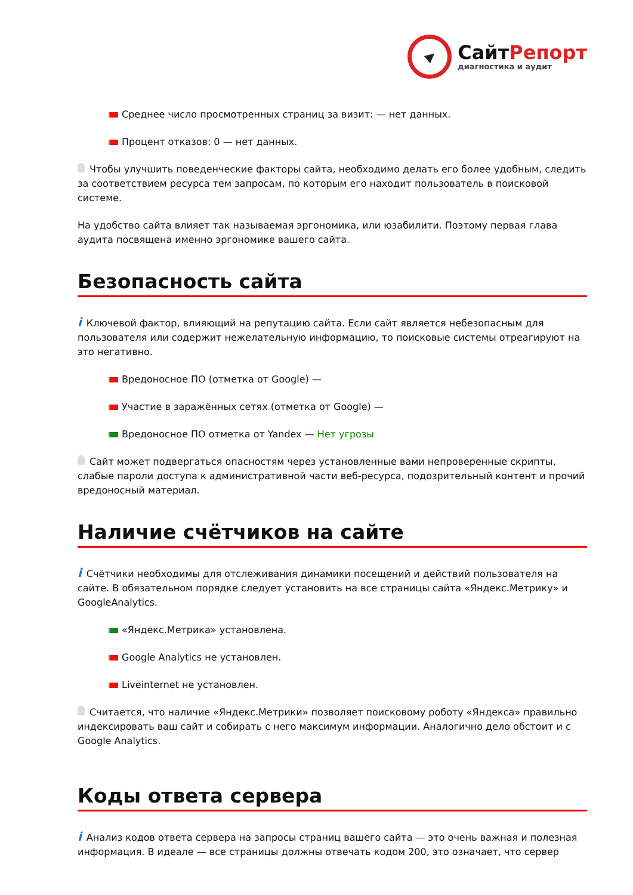СайтРепорт
диагностика и аудит
Среднее число просмотренных страниц за визит: — нет данных.
Процент отказов: 0 — нет данных.
Чтобы улучшить поведенческие факторы сайта, необходимо делать его более удобным, следить за соответствием ресурса тем запросам, по которым его находит пользователь в поисковой системе.
На удобство сайта влияет так называемая эргономика, или юзабилити. Поэтому первая глава аудита посвящена именно эргономике вашего сайта.
Безопасность сайта
i Ключевой фактор, влияющий на репутацию сайта. Если сайт является небезопасным для пользователя или содержит нежелательную информацию, то поисковые системы отреагируют на это негативно.
Вредоносное ПО (отметка от Google) —
Участие в заражённых сетях (отметка от Google) —
Вредоносное ПО отметка от Yandex — Нет угрозы
Сайт может подвергаться опасностям через установленные вами непроверенные скрипты, слабые пароли доступа к административной части веб-ресурса, подозрительный контент и прочий вредоносный материал.
Наличие счётчиков на сайте
i Счётчики необходимы для отслеживания динамики посещений и действий пользователя на сайте. В обязательном порядке следует установить на все страницы сайта «Яндекс.Метрику» и GoogleAnalytics.
«Яндекс.Метрика» установлена.
Google Analytics не установлен.
Liveinternet не установлен.
Считается, что наличие «Яндекс.Метрики» позволяет поисковому роботу «Яндекса» правильно индексировать ваш сайт и собирать с него максимум информации. Аналогично дело обстоит и с Google Analytics.
Коды ответа сервера
i Анализ кодов ответа сервера на запросы страниц вашего сайта — это очень важная и полезная информация. В идеале — все страницы должны отвечать кодом 200, это означает, что сервер